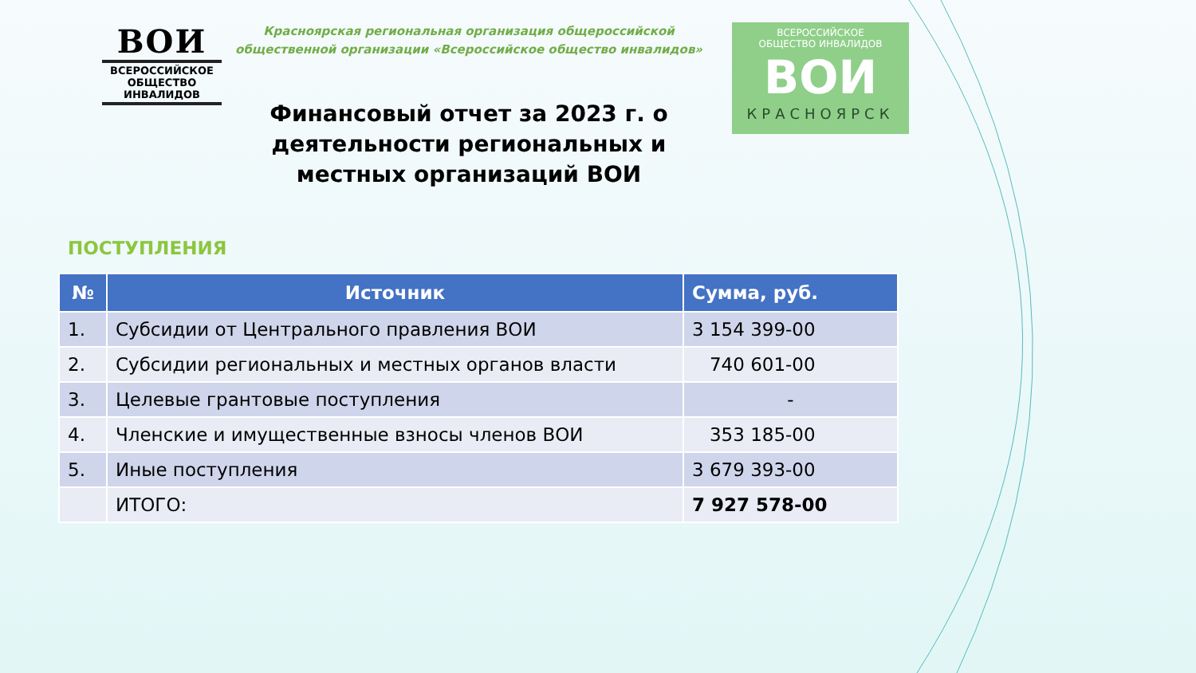ВОИ
ВСЕРОССИЙСКОЕ
ОБЩЕСТВО
ИНВАЛИДОВ
Красноярская региональная организация общероссийской общественной организации «Всероссийское общество инвалидов»
Финансовый отчет за 2023 г. о деятельности региональных и местных организаций ВОИ
ВСЕРОССИЙСКОЕ
ОБЩЕСТВО ИНВАЛИДОВ
ВОИ
КРАСНОЯРСК
ПОСТУПЛЕНИЯ
| № | Источник | Сумма, руб. |
| --- | --- | --- |
| 1. | Субсидии от Центрального правления ВОИ | 3 154 399-00 |
| 2. | Субсидии региональных и местных органов власти | 740 601-00 |
| 3. | Целевые грантовые поступления | - |
| 4. | Членские и имущественные взносы членов ВОИ | 353 185-00 |
| 5. | Иные поступления | 3 679 393-00 |
| | ИТОГО: | 7 927 578-00 |